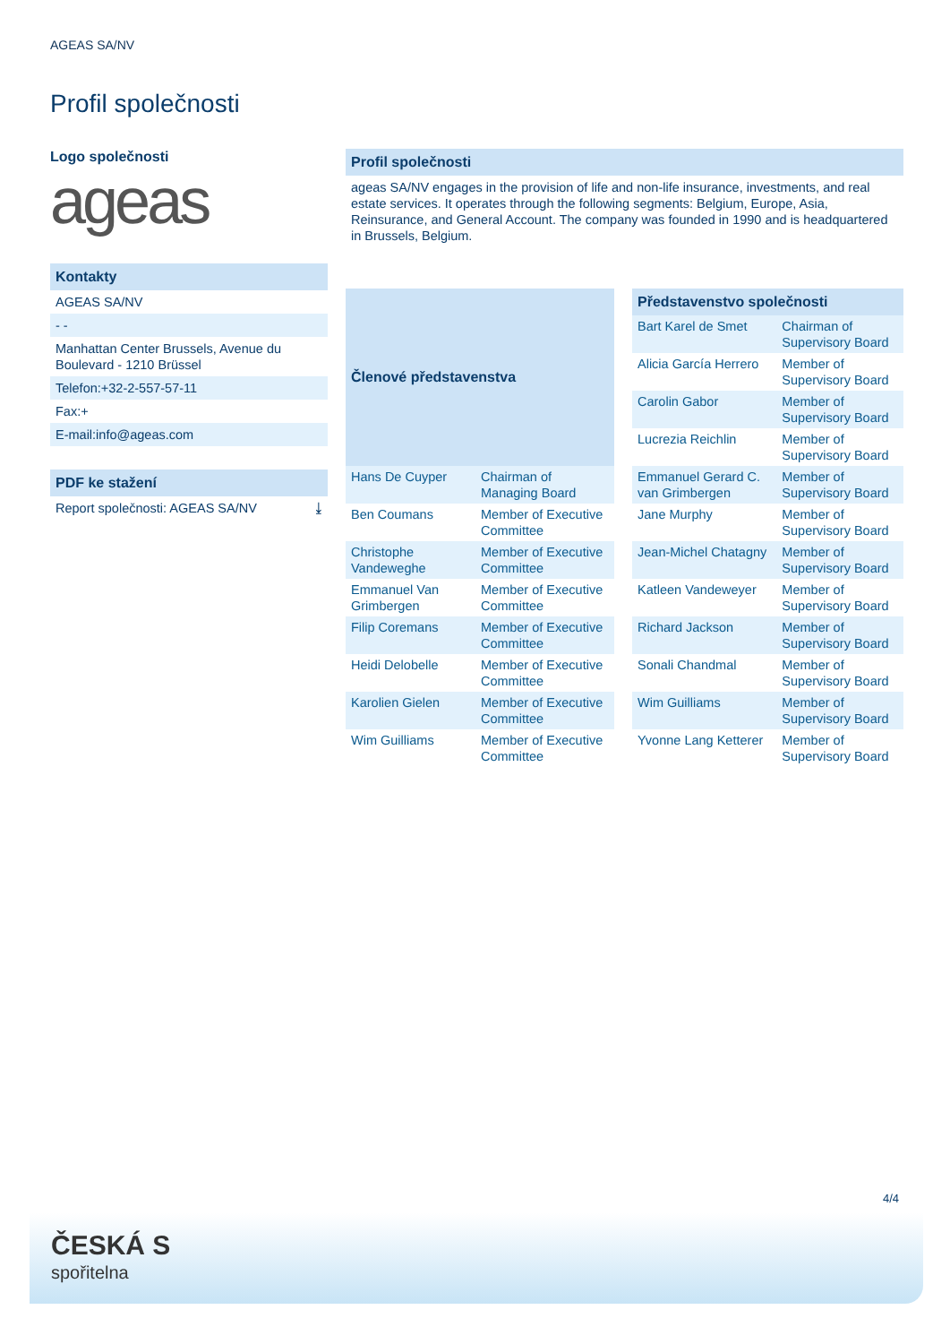AGEAS SA/NV
Profil společnosti
Logo společnosti
ageas
Kontakty
AGEAS SA/NV
- -
Manhattan Center Brussels, Avenue du Boulevard - 1210 Brüssel
Telefon:+32-2-557-57-11
Fax:+
E-mail:info@ageas.com
PDF ke stažení
Report společnosti: AGEAS SA/NV ⤓
Profil společnosti
ageas SA/NV engages in the provision of life and non-life insurance, investments, and real estate services. It operates through the following segments: Belgium, Europe, Asia, Reinsurance, and General Account. The company was founded in 1990 and is headquartered in Brussels, Belgium.
| Členové představenstva | |
| --- | --- |
| Hans De Cuyper | Chairman of Managing Board |
| Ben Coumans | Member of Executive Committee |
| Christophe Vandeweghe | Member of Executive Committee |
| Emmanuel Van Grimbergen | Member of Executive Committee |
| Filip Coremans | Member of Executive Committee |
| Heidi Delobelle | Member of Executive Committee |
| Karolien Gielen | Member of Executive Committee |
| Wim Guilliams | Member of Executive Committee |
| Představenstvo společnosti | |
| --- | --- |
| Bart Karel de Smet | Chairman of Supervisory Board |
| Alicia García Herrero | Member of Supervisory Board |
| Carolin Gabor | Member of Supervisory Board |
| Lucrezia Reichlin | Member of Supervisory Board |
| Emmanuel Gerard C. van Grimbergen | Member of Supervisory Board |
| Jane Murphy | Member of Supervisory Board |
| Jean-Michel Chatagny | Member of Supervisory Board |
| Katleen Vandeweyer | Member of Supervisory Board |
| Richard Jackson | Member of Supervisory Board |
| Sonali Chandmal | Member of Supervisory Board |
| Wim Guilliams | Member of Supervisory Board |
| Yvonne Lang Ketterer | Member of Supervisory Board |
4/4
ČESKÁ S
spořitelna